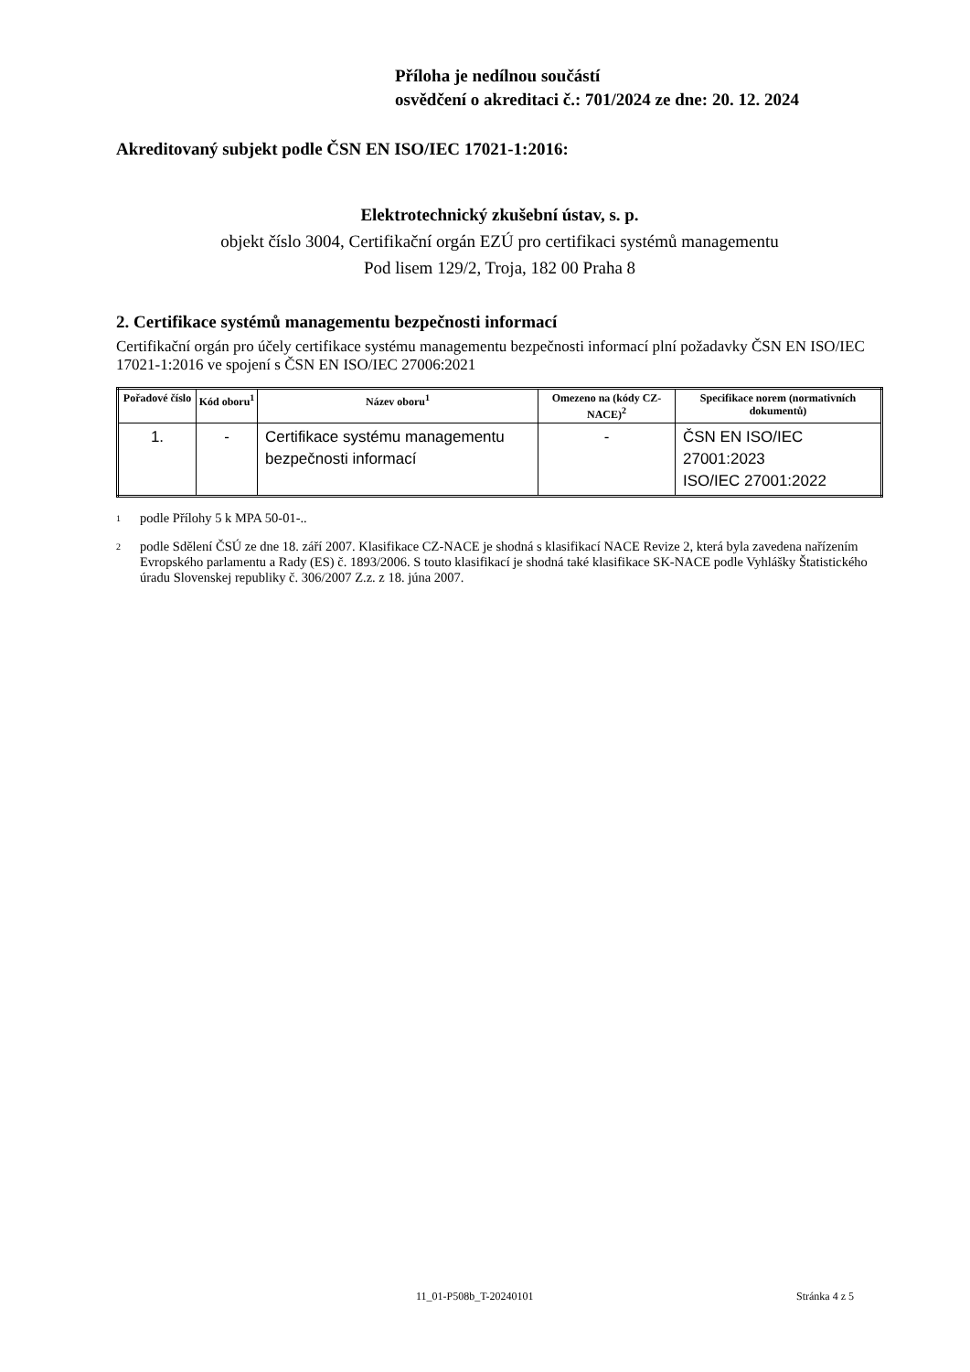Příloha je nedílnou součástí
osvědčení o akreditaci č.: 701/2024 ze dne: 20. 12. 2024
Akreditovaný subjekt podle ČSN EN ISO/IEC 17021-1:2016:
Elektrotechnický zkušební ústav, s. p.
objekt číslo 3004, Certifikační orgán EZÚ pro certifikaci systémů managementu
Pod lisem 129/2, Troja, 182 00 Praha 8
2. Certifikace systémů managementu bezpečnosti informací
Certifikační orgán pro účely certifikace systému managementu bezpečnosti informací plní požadavky ČSN EN ISO/IEC 17021-1:2016 ve spojení s ČSN EN ISO/IEC 27006:2021
| Pořadové číslo | Kód oboru<sup>1</sup> | Název oboru<sup>1</sup> | Omezeno na (kódy CZ-NACE)<sup>2</sup> | Specifikace norem (normativních dokumentů) |
| --- | --- | --- | --- | --- |
| 1. | - | Certifikace systému managementu bezpečnosti informací | - | ČSN EN ISO/IEC 27001:2023 ISO/IEC 27001:2022 |
1 podle Přílohy 5 k MPA 50-01-..
2 podle Sdělení ČSÚ ze dne 18. září 2007. Klasifikace CZ-NACE je shodná s klasifikací NACE Revize 2, která byla zavedena nařízením Evropského parlamentu a Rady (ES) č. 1893/2006. S touto klasifikací je shodná také klasifikace SK-NACE podle Vyhlášky Štatistického úradu Slovenskej republiky č. 306/2007 Z.z. z 18. júna 2007.
11_01-P508b_T-20240101 Stránka 4 z 5